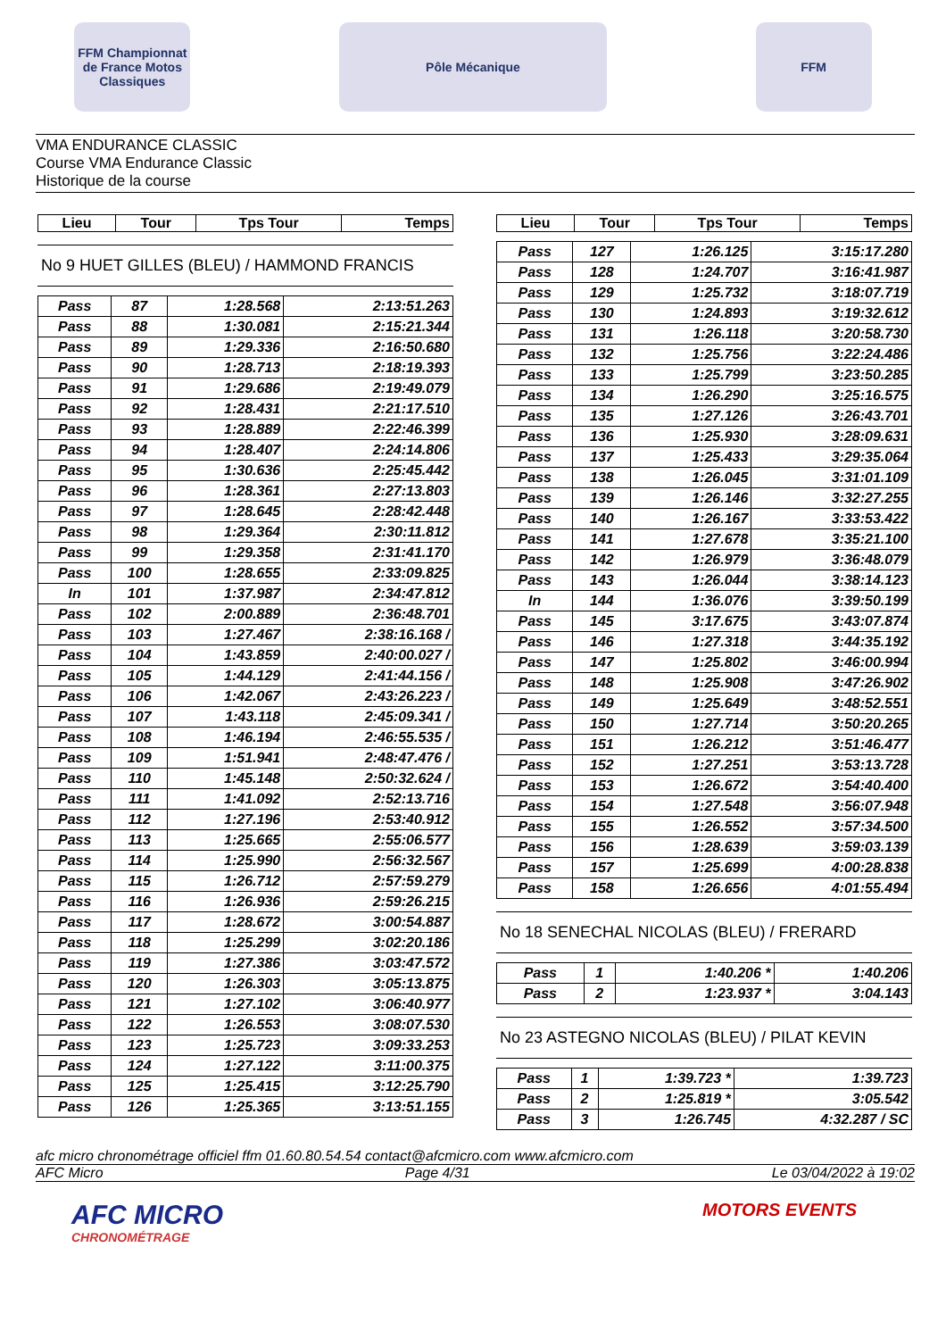FFM Championnat de France Motos Classiques
Pôle Mécanique FFM
VMA ENDURANCE CLASSIC
Course VMA Endurance Classic
Historique de la course
| Lieu | Tour | Tps Tour | Temps |
| --- | --- | --- | --- |
No 9 HUET GILLES (BLEU) / HAMMOND FRANCIS
| Pass | 87 | 1:28.568 | 2:13:51.263 |
| Pass | 88 | 1:30.081 | 2:15:21.344 |
| Pass | 89 | 1:29.336 | 2:16:50.680 |
| Pass | 90 | 1:28.713 | 2:18:19.393 |
| Pass | 91 | 1:29.686 | 2:19:49.079 |
| Pass | 92 | 1:28.431 | 2:21:17.510 |
| Pass | 93 | 1:28.889 | 2:22:46.399 |
| Pass | 94 | 1:28.407 | 2:24:14.806 |
| Pass | 95 | 1:30.636 | 2:25:45.442 |
| Pass | 96 | 1:28.361 | 2:27:13.803 |
| Pass | 97 | 1:28.645 | 2:28:42.448 |
| Pass | 98 | 1:29.364 | 2:30:11.812 |
| Pass | 99 | 1:29.358 | 2:31:41.170 |
| Pass | 100 | 1:28.655 | 2:33:09.825 |
| In | 101 | 1:37.987 | 2:34:47.812 |
| Pass | 102 | 2:00.889 | 2:36:48.701 |
| Pass | 103 | 1:27.467 | 2:38:16.168 / |
| Pass | 104 | 1:43.859 | 2:40:00.027 / |
| Pass | 105 | 1:44.129 | 2:41:44.156 / |
| Pass | 106 | 1:42.067 | 2:43:26.223 / |
| Pass | 107 | 1:43.118 | 2:45:09.341 / |
| Pass | 108 | 1:46.194 | 2:46:55.535 / |
| Pass | 109 | 1:51.941 | 2:48:47.476 / |
| Pass | 110 | 1:45.148 | 2:50:32.624 / |
| Pass | 111 | 1:41.092 | 2:52:13.716 |
| Pass | 112 | 1:27.196 | 2:53:40.912 |
| Pass | 113 | 1:25.665 | 2:55:06.577 |
| Pass | 114 | 1:25.990 | 2:56:32.567 |
| Pass | 115 | 1:26.712 | 2:57:59.279 |
| Pass | 116 | 1:26.936 | 2:59:26.215 |
| Pass | 117 | 1:28.672 | 3:00:54.887 |
| Pass | 118 | 1:25.299 | 3:02:20.186 |
| Pass | 119 | 1:27.386 | 3:03:47.572 |
| Pass | 120 | 1:26.303 | 3:05:13.875 |
| Pass | 121 | 1:27.102 | 3:06:40.977 |
| Pass | 122 | 1:26.553 | 3:08:07.530 |
| Pass | 123 | 1:25.723 | 3:09:33.253 |
| Pass | 124 | 1:27.122 | 3:11:00.375 |
| Pass | 125 | 1:25.415 | 3:12:25.790 |
| Pass | 126 | 1:25.365 | 3:13:51.155 |
| Lieu | Tour | Tps Tour | Temps |
| --- | --- | --- | --- |
| Pass | 127 | 1:26.125 | 3:15:17.280 |
| Pass | 128 | 1:24.707 | 3:16:41.987 |
| Pass | 129 | 1:25.732 | 3:18:07.719 |
| Pass | 130 | 1:24.893 | 3:19:32.612 |
| Pass | 131 | 1:26.118 | 3:20:58.730 |
| Pass | 132 | 1:25.756 | 3:22:24.486 |
| Pass | 133 | 1:25.799 | 3:23:50.285 |
| Pass | 134 | 1:26.290 | 3:25:16.575 |
| Pass | 135 | 1:27.126 | 3:26:43.701 |
| Pass | 136 | 1:25.930 | 3:28:09.631 |
| Pass | 137 | 1:25.433 | 3:29:35.064 |
| Pass | 138 | 1:26.045 | 3:31:01.109 |
| Pass | 139 | 1:26.146 | 3:32:27.255 |
| Pass | 140 | 1:26.167 | 3:33:53.422 |
| Pass | 141 | 1:27.678 | 3:35:21.100 |
| Pass | 142 | 1:26.979 | 3:36:48.079 |
| Pass | 143 | 1:26.044 | 3:38:14.123 |
| In | 144 | 1:36.076 | 3:39:50.199 |
| Pass | 145 | 3:17.675 | 3:43:07.874 |
| Pass | 146 | 1:27.318 | 3:44:35.192 |
| Pass | 147 | 1:25.802 | 3:46:00.994 |
| Pass | 148 | 1:25.908 | 3:47:26.902 |
| Pass | 149 | 1:25.649 | 3:48:52.551 |
| Pass | 150 | 1:27.714 | 3:50:20.265 |
| Pass | 151 | 1:26.212 | 3:51:46.477 |
| Pass | 152 | 1:27.251 | 3:53:13.728 |
| Pass | 153 | 1:26.672 | 3:54:40.400 |
| Pass | 154 | 1:27.548 | 3:56:07.948 |
| Pass | 155 | 1:26.552 | 3:57:34.500 |
| Pass | 156 | 1:28.639 | 3:59:03.139 |
| Pass | 157 | 1:25.699 | 4:00:28.838 |
| Pass | 158 | 1:26.656 | 4:01:55.494 |
No 18 SENECHAL NICOLAS (BLEU) / FRERARD
| Pass | 1 | 1:40.206 * | 1:40.206 |
| Pass | 2 | 1:23.937 * | 3:04.143 |
No 23 ASTEGNO NICOLAS (BLEU) / PILAT KEVIN
| Pass | 1 | 1:39.723 * | 1:39.723 |
| Pass | 2 | 1:25.819 * | 3:05.542 |
| Pass | 3 | 1:26.745 | 4:32.287 / SC |
afc micro chronométrage officiel ffm 01.60.80.54.54 contact@afcmicro.com www.afcmicro.com
AFC Micro Page 4/31 Le 03/04/2022 à 19:02
AFC MICRO
CHRONOMÉTRAGE
MOTORS EVENTS